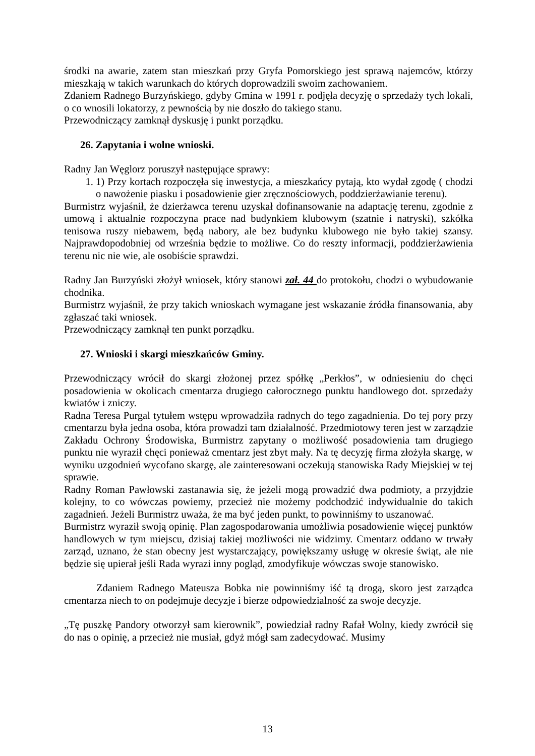środki na awarie, zatem stan mieszkań przy Gryfa Pomorskiego jest sprawą najemców, którzy mieszkają w takich warunkach do których doprowadzili swoim zachowaniem.
Zdaniem Radnego Burzyńskiego, gdyby Gmina w 1991 r. podjęła decyzję o sprzedaży tych lokali, o co wnosili lokatorzy, z pewnością by nie doszło do takiego stanu.
Przewodniczący zamknął dyskusję i punkt porządku.
26. Zapytania i wolne wnioski.
Radny Jan Węglorz poruszył następujące sprawy:
1. 1) Przy kortach rozpoczęła się inwestycja, a mieszkańcy pytają, kto wydał zgodę ( chodzi o nawożenie piasku i posadowienie gier zręcznościowych, poddzierżawianie terenu).
Burmistrz wyjaśnił, że dzierżawca terenu uzyskał dofinansowanie na adaptację terenu, zgodnie z umową i aktualnie rozpoczyna prace nad budynkiem klubowym (szatnie i natryski), szkółka tenisowa ruszy niebawem, będą nabory, ale bez budynku klubowego nie było takiej szansy. Najprawdopodobniej od września będzie to możliwe. Co do reszty informacji, poddzierżawienia terenu nic nie wie, ale osobiście sprawdzi.
Radny Jan Burzyński złożył wniosek, który stanowi zał. 44 do protokołu, chodzi o wybudowanie chodnika.
Burmistrz wyjaśnił, że przy takich wnioskach wymagane jest wskazanie źródła finansowania, aby zgłaszać taki wniosek.
Przewodniczący zamknął ten punkt porządku.
27. Wnioski i skargi mieszkańców Gminy.
Przewodniczący wrócił do skargi złożonej przez spółkę „Perkłos”, w odniesieniu do chęci posadowienia w okolicach cmentarza drugiego całorocznego punktu handlowego dot. sprzedaży kwiatów i zniczy.
Radna Teresa Purgal tytułem wstępu wprowadziła radnych do tego zagadnienia. Do tej pory przy cmentarzu była jedna osoba, która prowadzi tam działalność. Przedmiotowy teren jest w zarządzie Zakładu Ochrony Środowiska, Burmistrz zapytany o możliwość posadowienia tam drugiego punktu nie wyraził chęci ponieważ cmentarz jest zbyt mały. Na tę decyzję firma złożyła skargę, w wyniku uzgodnień wycofano skargę, ale zainteresowani oczekują stanowiska Rady Miejskiej w tej sprawie.
Radny Roman Pawłowski zastanawia się, że jeżeli mogą prowadzić dwa podmioty, a przyjdzie kolejny, to co wówczas powiemy, przecież nie możemy podchodzić indywidualnie do takich zagadnień. Jeżeli Burmistrz uważa, że ma być jeden punkt, to powinniśmy to uszanować.
Burmistrz wyraził swoją opinię. Plan zagospodarowania umożliwia posadowienie więcej punktów handlowych w tym miejscu, dzisiaj takiej możliwości nie widzimy. Cmentarz oddano w trwały zarząd, uznano, że stan obecny jest wystarczający, powiększamy usługę w okresie świąt, ale nie będzie się upierał jeśli Rada wyrazi inny pogląd, zmodyfikuje wówczas swoje stanowisko.
Zdaniem Radnego Mateusza Bobka nie powinniśmy iść tą drogą, skoro jest zarządca cmentarza niech to on podejmuje decyzje i bierze odpowiedzialność za swoje decyzje.
„Tę puszkę Pandory otworzył sam kierownik”, powiedział radny Rafał Wolny, kiedy zwrócił się do nas o opinię, a przecież nie musiał, gdyż mógł sam zadecydować. Musimy
13